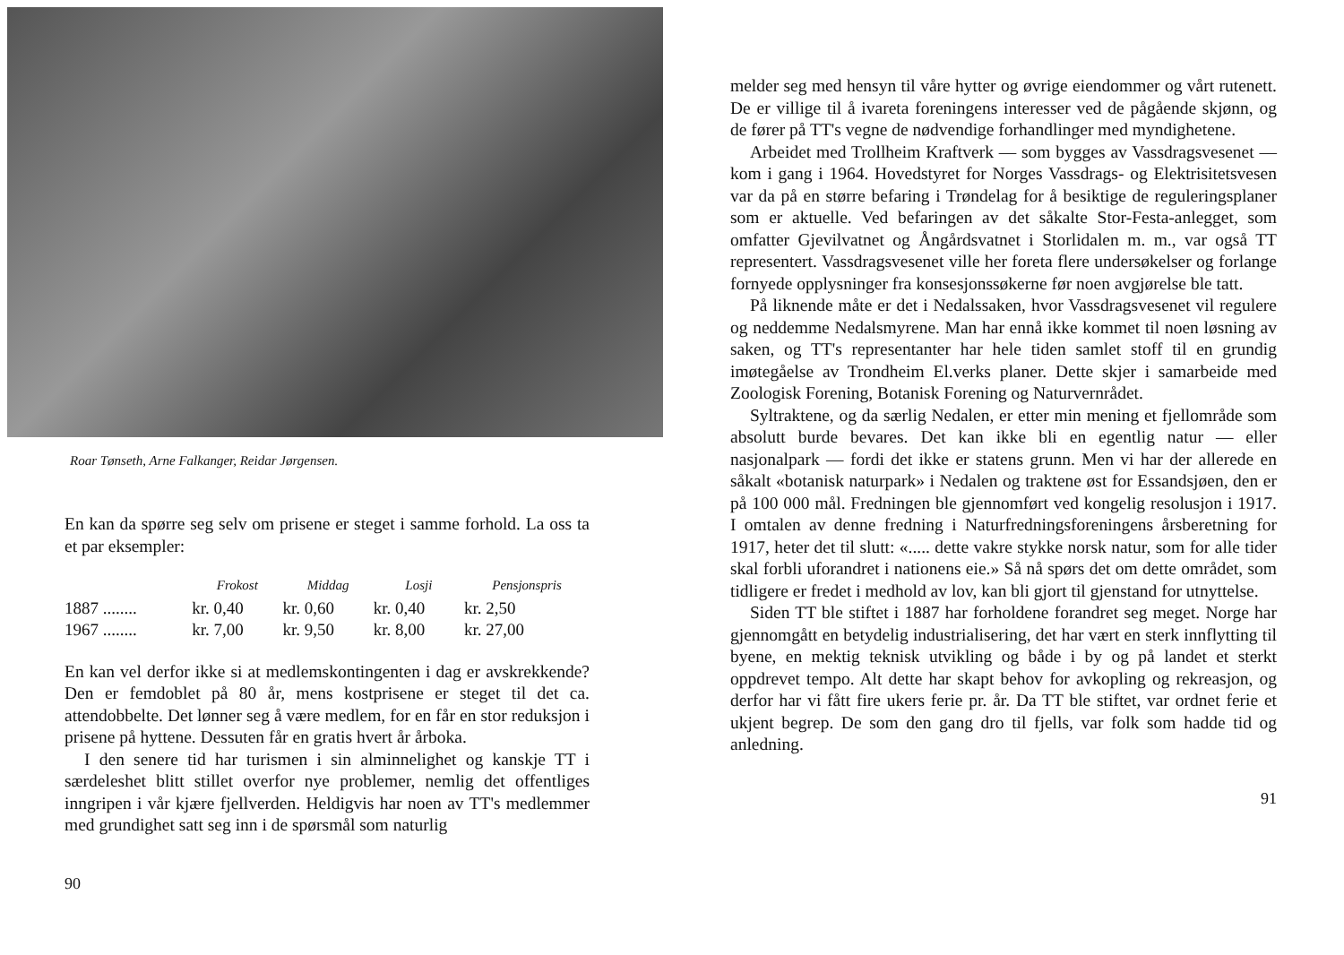Roar Tønseth, Arne Falkanger, Reidar Jørgensen.
En kan da spørre seg selv om prisene er steget i samme forhold. La oss ta et par eksempler:
| | Frokost | Middag | Losji | Pensjonspris |
| --- | --- | --- | --- | --- |
| 1887 ........ | kr. 0,40 | kr. 0,60 | kr. 0,40 | kr. 2,50 |
| 1967 ........ | kr. 7,00 | kr. 9,50 | kr. 8,00 | kr. 27,00 |
En kan vel derfor ikke si at medlemskontingenten i dag er avskrekkende? Den er femdoblet på 80 år, mens kostprisene er steget til det ca. attendobbelte. Det lønner seg å være medlem, for en får en stor reduksjon i prisene på hyttene. Dessuten får en gratis hvert år årboka.
I den senere tid har turismen i sin alminnelighet og kanskje TT i særdeleshet blitt stillet overfor nye problemer, nemlig det offentliges inngripen i vår kjære fjellverden. Heldigvis har noen av TT's medlemmer med grundighet satt seg inn i de spørsmål som naturlig
90
melder seg med hensyn til våre hytter og øvrige eiendommer og vårt rutenett. De er villige til å ivareta foreningens interesser ved de pågående skjønn, og de fører på TT's vegne de nødvendige forhandlinger med myndighetene.
Arbeidet med Trollheim Kraftverk — som bygges av Vassdragsvesenet — kom i gang i 1964. Hovedstyret for Norges Vassdrags- og Elektrisitetsvesen var da på en større befaring i Trøndelag for å besiktige de reguleringsplaner som er aktuelle. Ved befaringen av det såkalte Stor-Festa-anlegget, som omfatter Gjevilvatnet og Ångårdsvatnet i Storlidalen m. m., var også TT representert. Vassdragsvesenet ville her foreta flere undersøkelser og forlange fornyede opplysninger fra konsesjonssøkerne før noen avgjørelse ble tatt.
På liknende måte er det i Nedalssaken, hvor Vassdragsvesenet vil regulere og neddemme Nedalsmyrene. Man har ennå ikke kommet til noen løsning av saken, og TT's representanter har hele tiden samlet stoff til en grundig imøtegåelse av Trondheim El.verks planer. Dette skjer i samarbeide med Zoologisk Forening, Botanisk Forening og Naturvernrådet.
Syltraktene, og da særlig Nedalen, er etter min mening et fjellområde som absolutt burde bevares. Det kan ikke bli en egentlig natur — eller nasjonalpark — fordi det ikke er statens grunn. Men vi har der allerede en såkalt «botanisk naturpark» i Nedalen og traktene øst for Essandsjøen, den er på 100 000 mål. Fredningen ble gjennomført ved kongelig resolusjon i 1917. I omtalen av denne fredning i Naturfredningsforeningens årsberetning for 1917, heter det til slutt: «..... dette vakre stykke norsk natur, som for alle tider skal forbli uforandret i nationens eie.» Så nå spørs det om dette området, som tidligere er fredet i medhold av lov, kan bli gjort til gjenstand for utnyttelse.
Siden TT ble stiftet i 1887 har forholdene forandret seg meget. Norge har gjennomgått en betydelig industrialisering, det har vært en sterk innflytting til byene, en mektig teknisk utvikling og både i by og på landet et sterkt oppdrevet tempo. Alt dette har skapt behov for avkopling og rekreasjon, og derfor har vi fått fire ukers ferie pr. år. Da TT ble stiftet, var ordnet ferie et ukjent begrep. De som den gang dro til fjells, var folk som hadde tid og anledning.
91